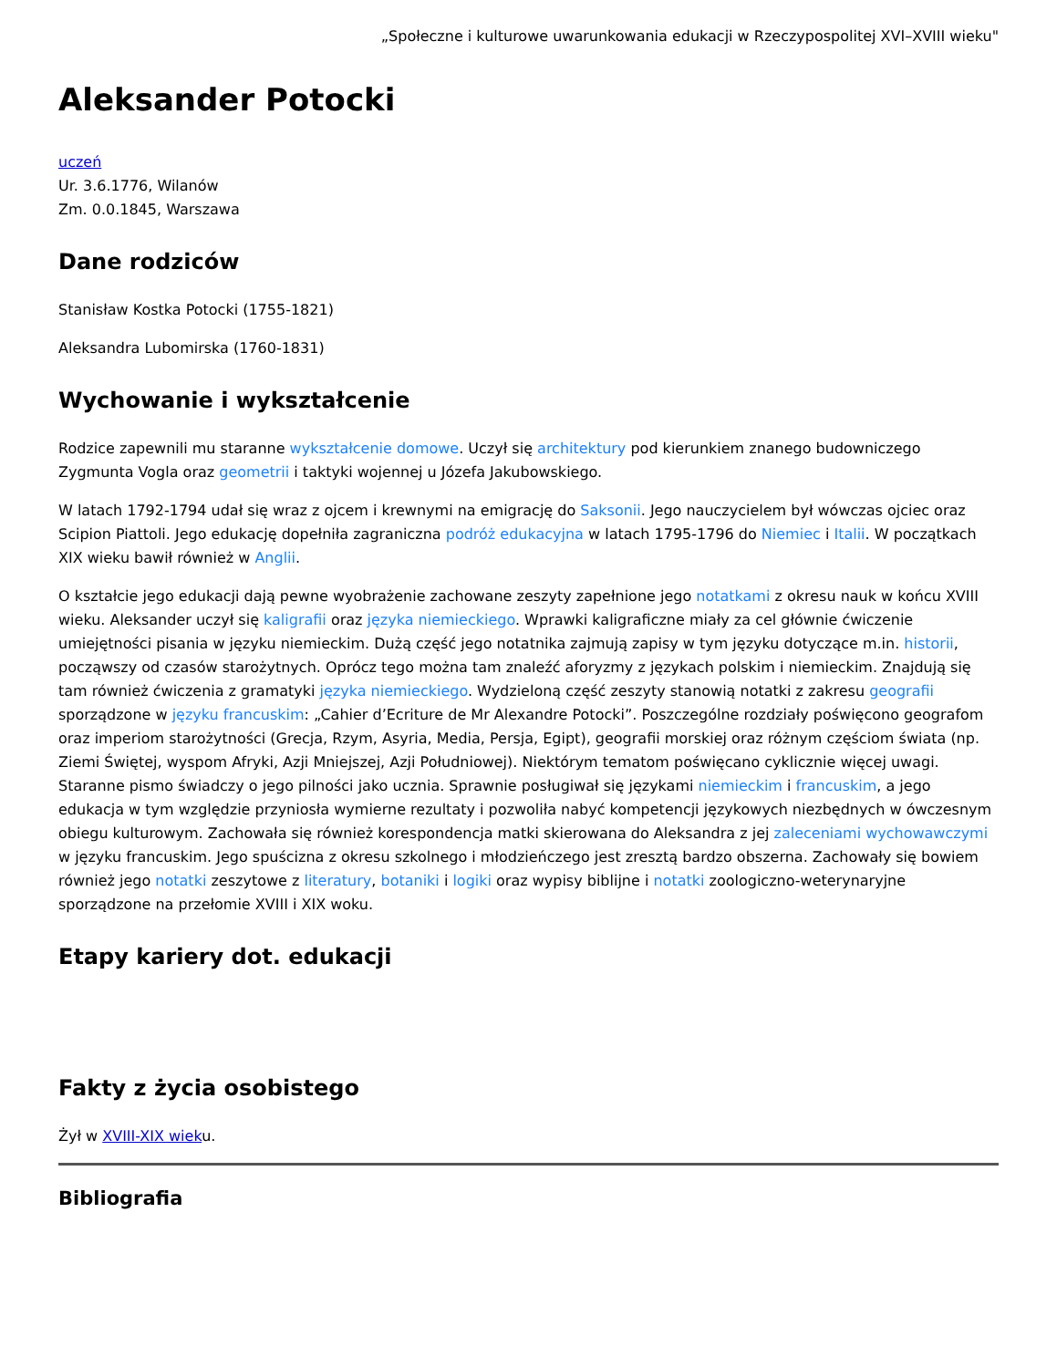„Społeczne i kulturowe uwarunkowania edukacji w Rzeczypospolitej XVI–XVIII wieku"
Aleksander Potocki
uczeń
Ur. 3.6.1776, Wilanów
Zm. 0.0.1845, Warszawa
Dane rodziców
Stanisław Kostka Potocki (1755-1821)
Aleksandra Lubomirska (1760-1831)
Wychowanie i wykształcenie
Rodzice zapewnili mu staranne wykształcenie domowe. Uczył się architektury pod kierunkiem znanego budowniczego Zygmunta Vogla oraz geometrii i taktyki wojennej u Józefa Jakubowskiego.
W latach 1792-1794 udał się wraz z ojcem i krewnymi na emigrację do Saksonii. Jego nauczycielem był wówczas ojciec oraz Scipion Piattoli. Jego edukację dopełniła zagraniczna podróż edukacyjna w latach 1795-1796 do Niemiec i Italii. W początkach XIX wieku bawił również w Anglii.
O kształcie jego edukacji dają pewne wyobrażenie zachowane zeszyty zapełnione jego notatkami z okresu nauk w końcu XVIII wieku. Aleksander uczył się kaligrafii oraz języka niemieckiego. Wprawki kaligraficzne miały za cel głównie ćwiczenie umiejętności pisania w języku niemieckim. Dużą część jego notatnika zajmują zapisy w tym języku dotyczące m.in. historii, począwszy od czasów starożytnych. Oprócz tego można tam znaleźć aforyzmy z językach polskim i niemieckim. Znajdują się tam również ćwiczenia z gramatyki języka niemieckiego. Wydzieloną część zeszyty stanowią notatki z zakresu geografii sporządzone w języku francuskim: „Cahier d’Ecriture de Mr Alexandre Potocki”. Poszczególne rozdziały poświęcono geografom oraz imperiom starożytności (Grecja, Rzym, Asyria, Media, Persja, Egipt), geografii morskiej oraz różnym częściom świata (np. Ziemi Świętej, wyspom Afryki, Azji Mniejszej, Azji Południowej). Niektórym tematom poświęcano cyklicznie więcej uwagi. Staranne pismo świadczy o jego pilności jako ucznia. Sprawnie posługiwał się językami niemieckim i francuskim, a jego edukacja w tym względzie przyniosła wymierne rezultaty i pozwoliła nabyć kompetencji językowych niezbędnych w ówczesnym obiegu kulturowym. Zachowała się również korespondencja matki skierowana do Aleksandra z jej zaleceniami wychowawczymi w języku francuskim. Jego spuścizna z okresu szkolnego i młodzieńczego jest zresztą bardzo obszerna. Zachowały się bowiem również jego notatki zeszytowe z literatury, botaniki i logiki oraz wypisy biblijne i notatki zoologiczno-weterynaryjne sporządzone na przełomie XVIII i XIX woku.
Etapy kariery dot. edukacji
Fakty z życia osobistego
Żył w XVIII-XIX wieku.
Bibliografia